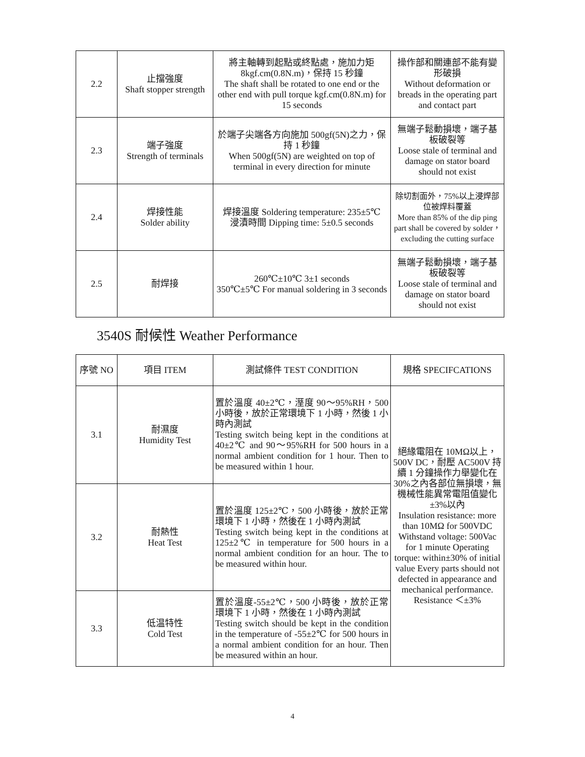| 2.2 | 止擋強度 Shaft stopper strength | 將主軸轉到起點或終點處，施加力矩 8kgf.cm(0.8N.m)，保持 15 秒鐘 The shaft shall be rotated to one end or the other end with pull torque kgf.cm(0.8N.m) for 15 seconds | 操作部和關連部不能有變形破損 Without deformation or breads in the operating part and contact part |
| 2.3 | 端子強度 Strength of terminals | 於端子尖端各方向施加 500gf(5N)之力，保持 1 秒鐘 When 500gf(5N) are weighted on top of terminal in every direction for minute | 無端子鬆動損壞，端子基板破裂等 Loose stale of terminal and damage on stator board should not exist |
| 2.4 | 焊接性能 Solder ability | 焊接溫度 Soldering temperature: 235±5℃ 浸漬時間 Dipping time: 5±0.5 seconds | 除切割面外，75%以上浸焊部位被焊料覆蓋 More than 85% of the dip ping part shall be covered by solder， excluding the cutting surface |
| 2.5 | 耐焊接 | 260℃±10℃ 3±1 seconds 350℃±5℃ For manual soldering in 3 seconds | 無端子鬆動損壞，端子基板破裂等 Loose stale of terminal and damage on stator board should not exist |
3540S 耐候性 Weather Performance
| 序號 NO | 項目 ITEM | 測試條件 TEST CONDITION | 規格 SPECIFCATIONS |
| --- | --- | --- | --- |
| 3.1 | 耐濕度 Humidity Test | 置於溫度 40±2℃，溼度 90～95%RH，500 小時後，放於正常環境下 1 小時，然後 1 小時內測試 Testing switch being kept in the conditions at 40±2℃ and 90～95%RH for 500 hours in a normal ambient condition for 1 hour. Then to be measured within 1 hour. | 絕緣電阻在 10MΩ以上，500V DC，耐壓 AC500V 持續 1 分鐘操作力舉變化在 30%之內各部位無損壞，無機械性能異常電阻值變化±3%以內 Insulation resistance: more than 10MΩ for 500VDC Withstand voltage: 500Vac for 1 minute Operating torque: within±30% of initial value Every parts should not defected in appearance and mechanical performance. Resistance ＜±3% |
| 3.2 | 耐熱性 Heat Test | 置於溫度 125±2℃，500 小時後，放於正常環境下 1 小時，然後在 1 小時內測試 Testing switch being kept in the conditions at 125±2℃ in temperature for 500 hours in a normal ambient condition for an hour. The to be measured within hour. | |
| 3.3 | 低温特性 Cold Test | 置於溫度-55±2℃，500 小時後，放於正常環境下 1 小時，然後在 1 小時內測試 Testing switch should be kept in the condition in the temperature of -55±2℃ for 500 hours in a normal ambient condition for an hour. Then be measured within an hour. | |
4